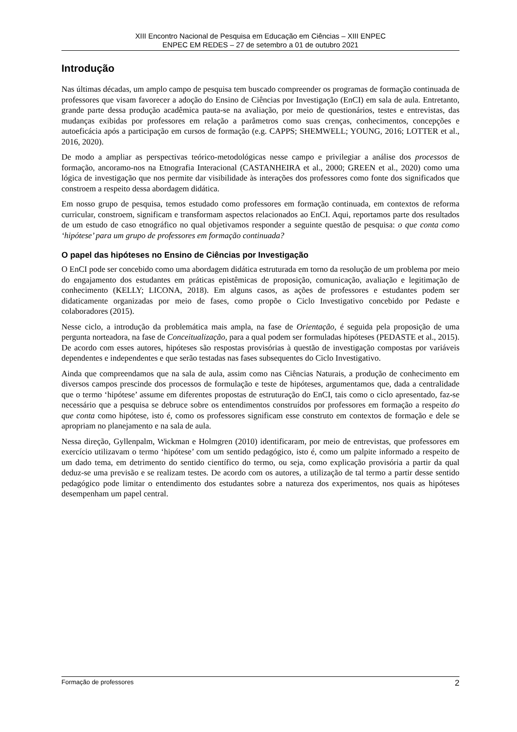XIII Encontro Nacional de Pesquisa em Educação em Ciências – XIII ENPEC
ENPEC EM REDES – 27 de setembro a 01 de outubro 2021
Introdução
Nas últimas décadas, um amplo campo de pesquisa tem buscado compreender os programas de formação continuada de professores que visam favorecer a adoção do Ensino de Ciências por Investigação (EnCI) em sala de aula. Entretanto, grande parte dessa produção acadêmica pauta-se na avaliação, por meio de questionários, testes e entrevistas, das mudanças exibidas por professores em relação a parâmetros como suas crenças, conhecimentos, concepções e autoeficácia após a participação em cursos de formação (e.g. CAPPS; SHEMWELL; YOUNG, 2016; LOTTER et al., 2016, 2020).
De modo a ampliar as perspectivas teórico-metodológicas nesse campo e privilegiar a análise dos processos de formação, ancoramo-nos na Etnografia Interacional (CASTANHEIRA et al., 2000; GREEN et al., 2020) como uma lógica de investigação que nos permite dar visibilidade às interações dos professores como fonte dos significados que constroem a respeito dessa abordagem didática.
Em nosso grupo de pesquisa, temos estudado como professores em formação continuada, em contextos de reforma curricular, constroem, significam e transformam aspectos relacionados ao EnCI. Aqui, reportamos parte dos resultados de um estudo de caso etnográfico no qual objetivamos responder a seguinte questão de pesquisa: o que conta como ‘hipótese’ para um grupo de professores em formação continuada?
O papel das hipóteses no Ensino de Ciências por Investigação
O EnCI pode ser concebido como uma abordagem didática estruturada em torno da resolução de um problema por meio do engajamento dos estudantes em práticas epistêmicas de proposição, comunicação, avaliação e legitimação de conhecimento (KELLY; LICONA, 2018). Em alguns casos, as ações de professores e estudantes podem ser didaticamente organizadas por meio de fases, como propõe o Ciclo Investigativo concebido por Pedaste e colaboradores (2015).
Nesse ciclo, a introdução da problemática mais ampla, na fase de Orientação, é seguida pela proposição de uma pergunta norteadora, na fase de Conceitualização, para a qual podem ser formuladas hipóteses (PEDASTE et al., 2015). De acordo com esses autores, hipóteses são respostas provisórias à questão de investigação compostas por variáveis dependentes e independentes e que serão testadas nas fases subsequentes do Ciclo Investigativo.
Ainda que compreendamos que na sala de aula, assim como nas Ciências Naturais, a produção de conhecimento em diversos campos prescinde dos processos de formulação e teste de hipóteses, argumentamos que, dada a centralidade que o termo ‘hipótese’ assume em diferentes propostas de estruturação do EnCI, tais como o ciclo apresentado, faz-se necessário que a pesquisa se debruce sobre os entendimentos construídos por professores em formação a respeito do que conta como hipótese, isto é, como os professores significam esse construto em contextos de formação e dele se apropriam no planejamento e na sala de aula.
Nessa direção, Gyllenpalm, Wickman e Holmgren (2010) identificaram, por meio de entrevistas, que professores em exercício utilizavam o termo ‘hipótese’ com um sentido pedagógico, isto é, como um palpite informado a respeito de um dado tema, em detrimento do sentido científico do termo, ou seja, como explicação provisória a partir da qual deduz-se uma previsão e se realizam testes. De acordo com os autores, a utilização de tal termo a partir desse sentido pedagógico pode limitar o entendimento dos estudantes sobre a natureza dos experimentos, nos quais as hipóteses desempenham um papel central.
Formação de professores 2